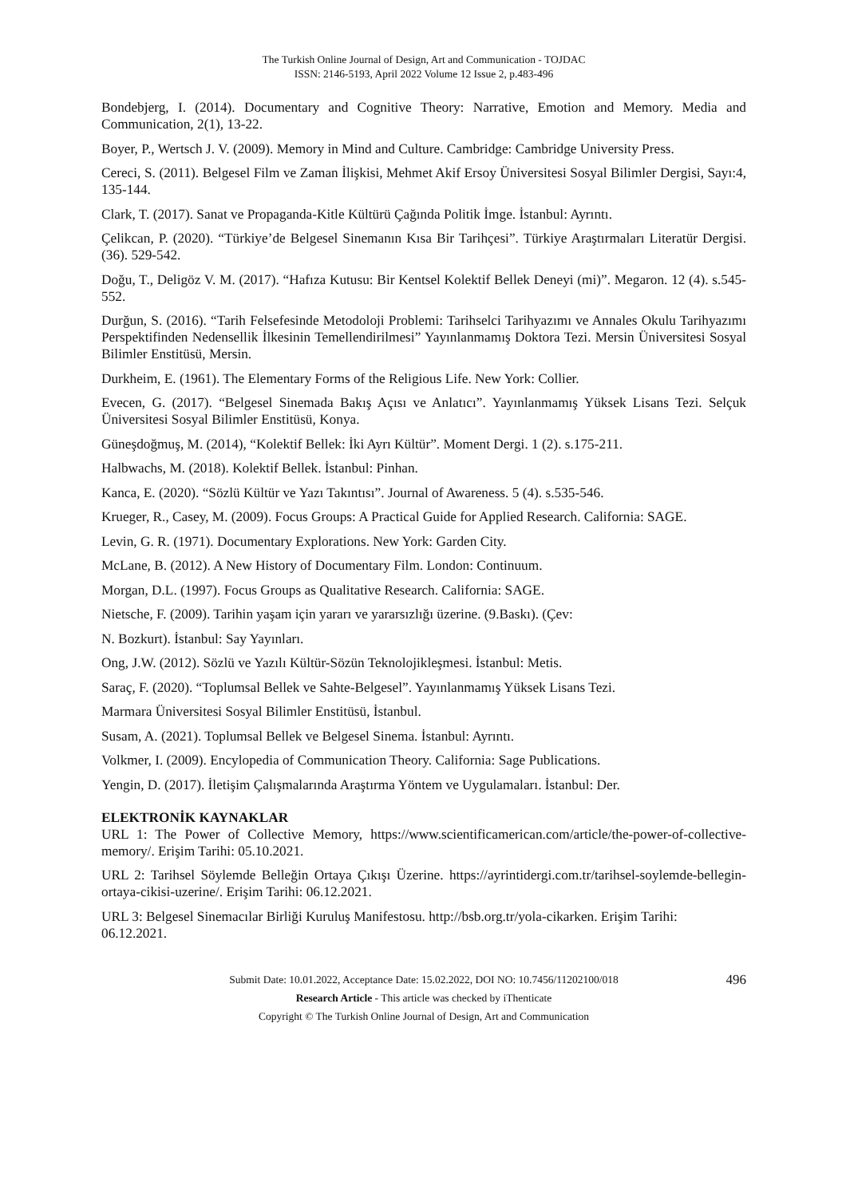The Turkish Online Journal of Design, Art and Communication - TOJDAC
ISSN: 2146-5193, April 2022 Volume 12 Issue 2, p.483-496
Bondebjerg, I. (2014). Documentary and Cognitive Theory: Narrative, Emotion and Memory. Media and Communication, 2(1), 13-22.
Boyer, P., Wertsch J. V. (2009). Memory in Mind and Culture. Cambridge: Cambridge University Press.
Cereci, S. (2011). Belgesel Film ve Zaman İlişkisi, Mehmet Akif Ersoy Üniversitesi Sosyal Bilimler Dergisi, Sayı:4, 135-144.
Clark, T. (2017). Sanat ve Propaganda-Kitle Kültürü Çağında Politik İmge. İstanbul: Ayrıntı.
Çelikcan, P. (2020). “Türkiye’de Belgesel Sinemanın Kısa Bir Tarihçesi”. Türkiye Araştırmaları Literatür Dergisi. (36). 529-542.
Doğu, T., Deligöz V. M. (2017). “Hafıza Kutusu: Bir Kentsel Kolektif Bellek Deneyi (mi)”. Megaron. 12 (4). s.545-552.
Durğun, S. (2016). “Tarih Felsefesinde Metodoloji Problemi: Tarihselci Tarihyazımı ve Annales Okulu Tarihyazımı Perspektifinden Nedensellik İlkesinin Temellendirilmesi” Yayınlanmamış Doktora Tezi. Mersin Üniversitesi Sosyal Bilimler Enstitüsü, Mersin.
Durkheim, E. (1961). The Elementary Forms of the Religious Life. New York: Collier.
Evecen, G. (2017). “Belgesel Sinemada Bakış Açısı ve Anlatıcı”. Yayınlanmamış Yüksek Lisans Tezi. Selçuk Üniversitesi Sosyal Bilimler Enstitüsü, Konya.
Güneşdoğmuş, M. (2014), “Kolektif Bellek: İki Ayrı Kültür”. Moment Dergi. 1 (2). s.175-211.
Halbwachs, M. (2018). Kolektif Bellek. İstanbul: Pinhan.
Kanca, E. (2020). “Sözlü Kültür ve Yazı Takıntısı”. Journal of Awareness. 5 (4). s.535-546.
Krueger, R., Casey, M. (2009). Focus Groups: A Practical Guide for Applied Research. California: SAGE.
Levin, G. R. (1971). Documentary Explorations. New York: Garden City.
McLane, B. (2012). A New History of Documentary Film. London: Continuum.
Morgan, D.L. (1997). Focus Groups as Qualitative Research. California: SAGE.
Nietsche, F. (2009). Tarihin yaşam için yararı ve yararsızlığı üzerine. (9.Baskı). (Çev:
N. Bozkurt). İstanbul: Say Yayınları.
Ong, J.W. (2012). Sözlü ve Yazılı Kültür-Sözün Teknolojikleşmesi. İstanbul: Metis.
Saraç, F. (2020). “Toplumsal Bellek ve Sahte-Belgesel”. Yayınlanmamış Yüksek Lisans Tezi.
Marmara Üniversitesi Sosyal Bilimler Enstitüsü, İstanbul.
Susam, A. (2021). Toplumsal Bellek ve Belgesel Sinema. İstanbul: Ayrıntı.
Volkmer, I. (2009). Encylopedia of Communication Theory. California: Sage Publications.
Yengin, D. (2017). İletişim Çalışmalarında Araştırma Yöntem ve Uygulamaları. İstanbul: Der.
ELEKTRONİK KAYNAKLAR
URL 1: The Power of Collective Memory, https://www.scientificamerican.com/article/the-power-of-collective-memory/. Erişim Tarihi: 05.10.2021.
URL 2: Tarihsel Söylemde Belleğin Ortaya Çıkışı Üzerine. https://ayrintidergi.com.tr/tarihsel-soylemde-bellegin-ortaya-cikisi-uzerine/. Erişim Tarihi: 06.12.2021.
URL 3: Belgesel Sinemacılar Birliği Kuruluş Manifestosu. http://bsb.org.tr/yola-cikarken. Erişim Tarihi: 06.12.2021.
496 Submit Date: 10.01.2022, Acceptance Date: 15.02.2022, DOI NO: 10.7456/11202100/018
Research Article - This article was checked by iThenticate
Copyright © The Turkish Online Journal of Design, Art and Communication